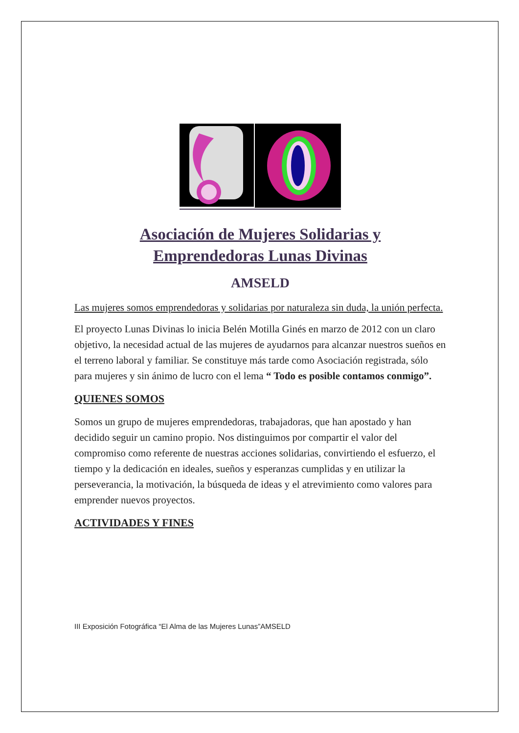Asociación de Mujeres Solidarias y
Emprendedoras Lunas Divinas
AMSELD
Las mujeres somos emprendedoras y solidarias por naturaleza sin duda, la unión perfecta.
El proyecto Lunas Divinas lo inicia Belén Motilla Ginés en marzo de 2012 con un claro objetivo, la necesidad actual de las mujeres de ayudarnos para alcanzar nuestros sueños en el terreno laboral y familiar. Se constituye más tarde como Asociación registrada, sólo para mujeres y sin ánimo de lucro con el lema “ Todo es posible contamos conmigo”.
QUIENES SOMOS
Somos un grupo de mujeres emprendedoras, trabajadoras, que han apostado y han decidido seguir un camino propio. Nos distinguimos por compartir el valor del compromiso como referente de nuestras acciones solidarias, convirtiendo el esfuerzo, el tiempo y la dedicación en ideales, sueños y esperanzas cumplidas y en utilizar la perseverancia, la motivación, la búsqueda de ideas y el atrevimiento como valores para emprender nuevos proyectos.
ACTIVIDADES Y FINES
III Exposición Fotográfica “El Alma de las Mujeres Lunas”AMSELD